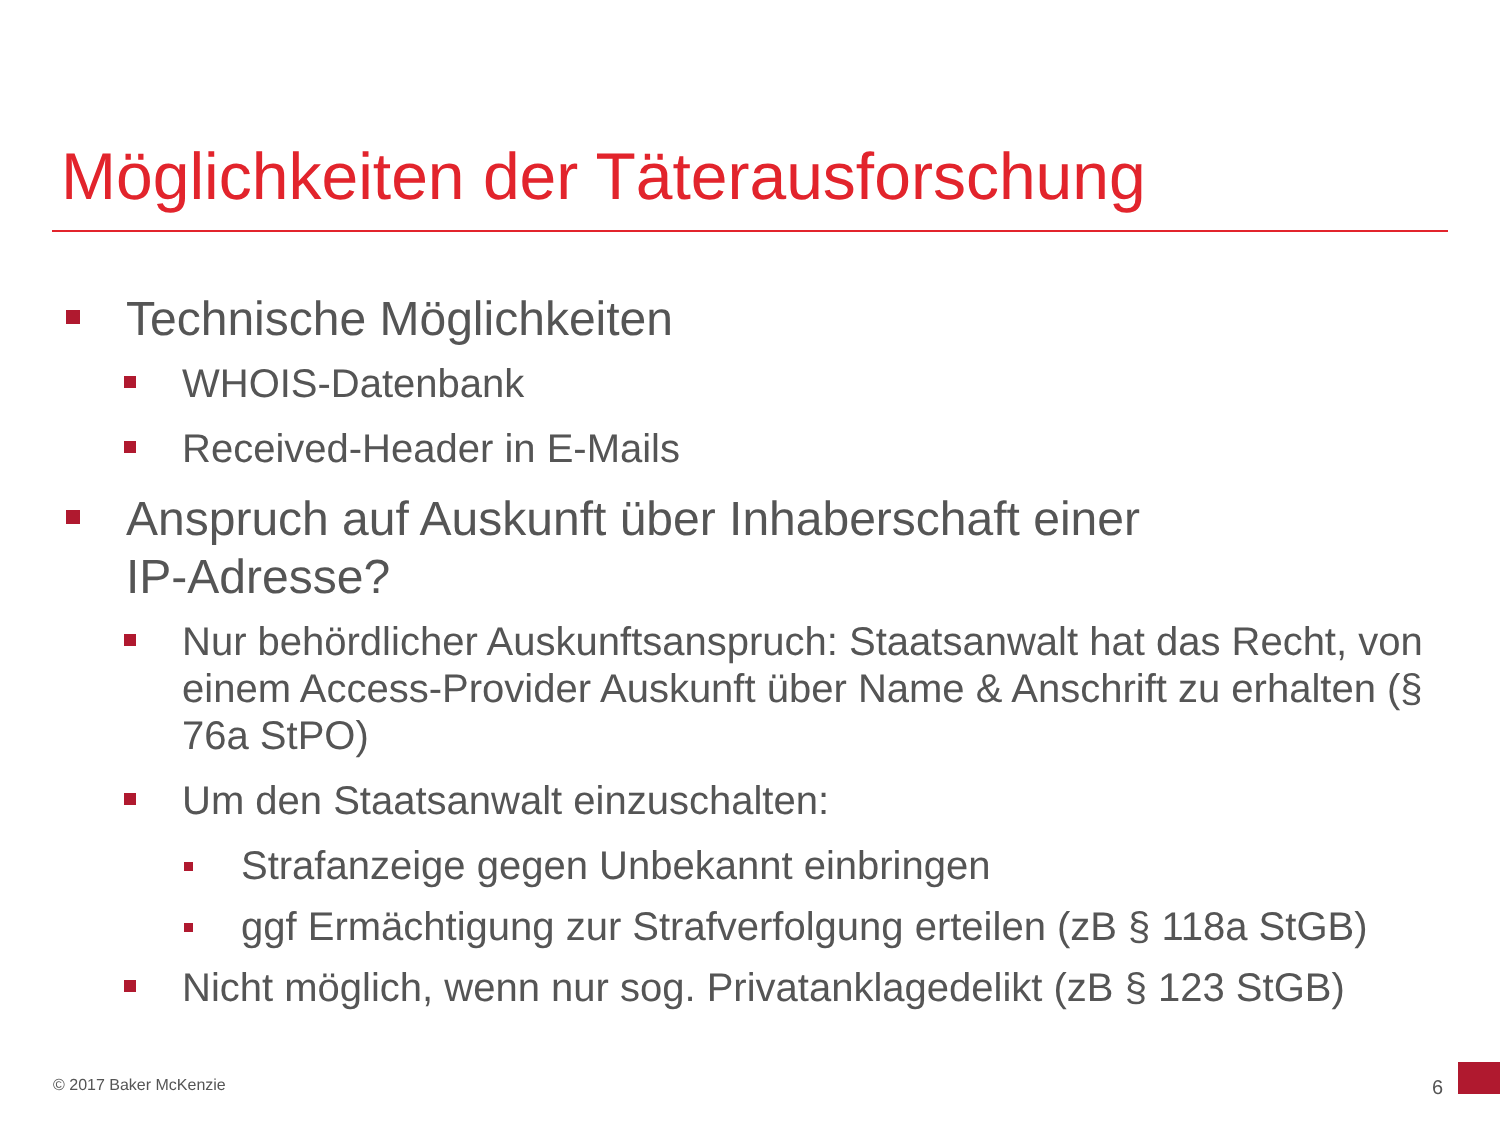Möglichkeiten der Täterausforschung
Technische Möglichkeiten
WHOIS-Datenbank
Received-Header in E-Mails
Anspruch auf Auskunft über Inhaberschaft einer
IP-Adresse?
Nur behördlicher Auskunftsanspruch: Staatsanwalt hat das Recht, von einem Access-Provider Auskunft über Name & Anschrift zu erhalten (§ 76a StPO)
Um den Staatsanwalt einzuschalten:
Strafanzeige gegen Unbekannt einbringen
ggf Ermächtigung zur Strafverfolgung erteilen (zB § 118a StGB)
Nicht möglich, wenn nur sog. Privatanklagedelikt (zB § 123 StGB)
© 2017 Baker McKenzie 6